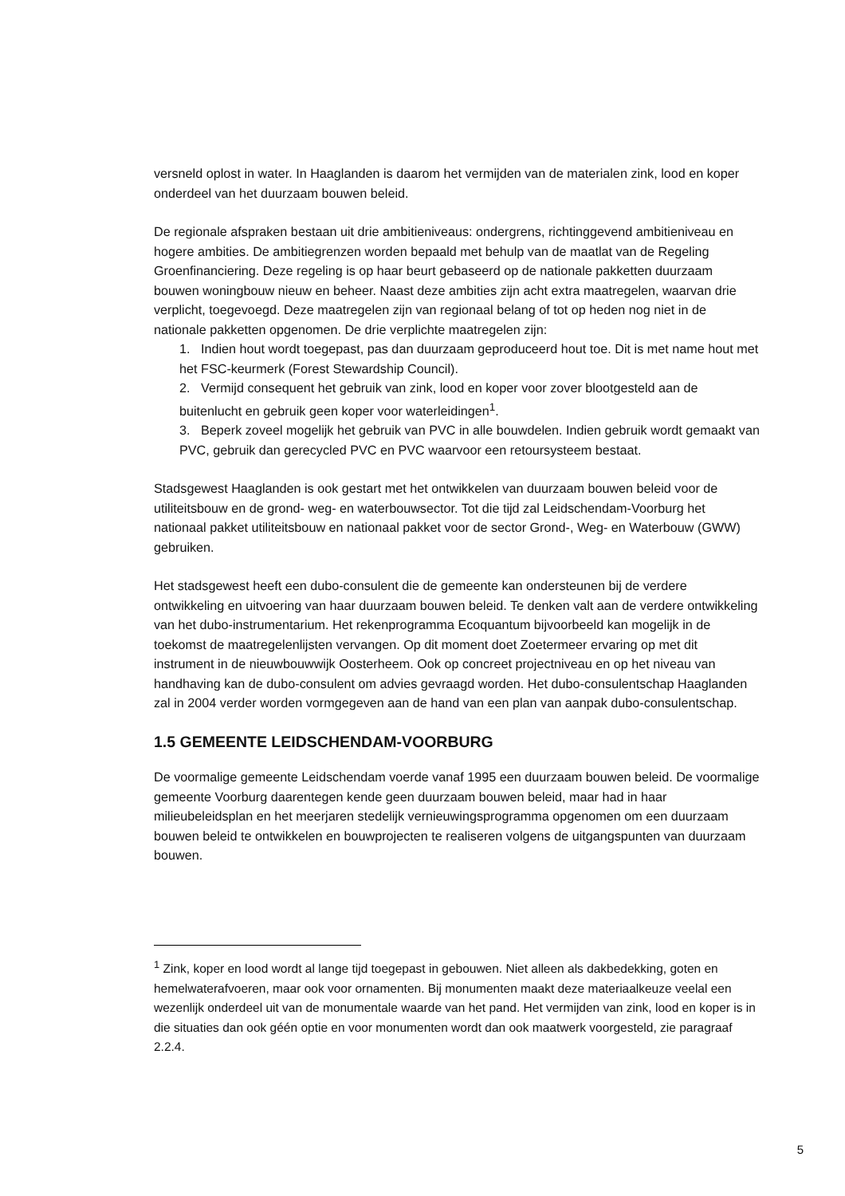versneld oplost in water. In Haaglanden is daarom het vermijden van de materialen zink, lood en koper onderdeel van het duurzaam bouwen beleid.
De regionale afspraken bestaan uit drie ambitieniveaus: ondergrens, richtinggevend ambitieniveau en hogere ambities. De ambitiegrenzen worden bepaald met behulp van de maatlat van de Regeling Groenfinanciering. Deze regeling is op haar beurt gebaseerd op de nationale pakketten duurzaam bouwen woningbouw nieuw en beheer. Naast deze ambities zijn acht extra maatregelen, waarvan drie verplicht, toegevoegd. Deze maatregelen zijn van regionaal belang of tot op heden nog niet in de nationale pakketten opgenomen. De drie verplichte maatregelen zijn:
1. Indien hout wordt toegepast, pas dan duurzaam geproduceerd hout toe. Dit is met name hout met het FSC-keurmerk (Forest Stewardship Council).
2. Vermijd consequent het gebruik van zink, lood en koper voor zover blootgesteld aan de buitenlucht en gebruik geen koper voor waterleidingen<sup>1</sup>.
3. Beperk zoveel mogelijk het gebruik van PVC in alle bouwdelen. Indien gebruik wordt gemaakt van PVC, gebruik dan gerecycled PVC en PVC waarvoor een retoursysteem bestaat.
Stadsgewest Haaglanden is ook gestart met het ontwikkelen van duurzaam bouwen beleid voor de utiliteitsbouw en de grond- weg- en waterbouwsector. Tot die tijd zal Leidschendam-Voorburg het nationaal pakket utiliteitsbouw en nationaal pakket voor de sector Grond-, Weg- en Waterbouw (GWW) gebruiken.
Het stadsgewest heeft een dubo-consulent die de gemeente kan ondersteunen bij de verdere ontwikkeling en uitvoering van haar duurzaam bouwen beleid. Te denken valt aan de verdere ontwikkeling van het dubo-instrumentarium. Het rekenprogramma Ecoquantum bijvoorbeeld kan mogelijk in de toekomst de maatregelenlijsten vervangen. Op dit moment doet Zoetermeer ervaring op met dit instrument in de nieuwbouwwijk Oosterheem. Ook op concreet projectniveau en op het niveau van handhaving kan de dubo-consulent om advies gevraagd worden. Het dubo-consulentschap Haaglanden zal in 2004 verder worden vormgegeven aan de hand van een plan van aanpak dubo-consulentschap.
1.5 GEMEENTE LEIDSCHENDAM-VOORBURG
De voormalige gemeente Leidschendam voerde vanaf 1995 een duurzaam bouwen beleid. De voormalige gemeente Voorburg daarentegen kende geen duurzaam bouwen beleid, maar had in haar milieubeleidsplan en het meerjaren stedelijk vernieuwingsprogramma opgenomen om een duurzaam bouwen beleid te ontwikkelen en bouwprojecten te realiseren volgens de uitgangspunten van duurzaam bouwen.
<sup>1</sup> Zink, koper en lood wordt al lange tijd toegepast in gebouwen. Niet alleen als dakbedekking, goten en hemelwaterafvoeren, maar ook voor ornamenten. Bij monumenten maakt deze materiaalkeuze veelal een wezenlijk onderdeel uit van de monumentale waarde van het pand. Het vermijden van zink, lood en koper is in die situaties dan ook géén optie en voor monumenten wordt dan ook maatwerk voorgesteld, zie paragraaf 2.2.4.
5